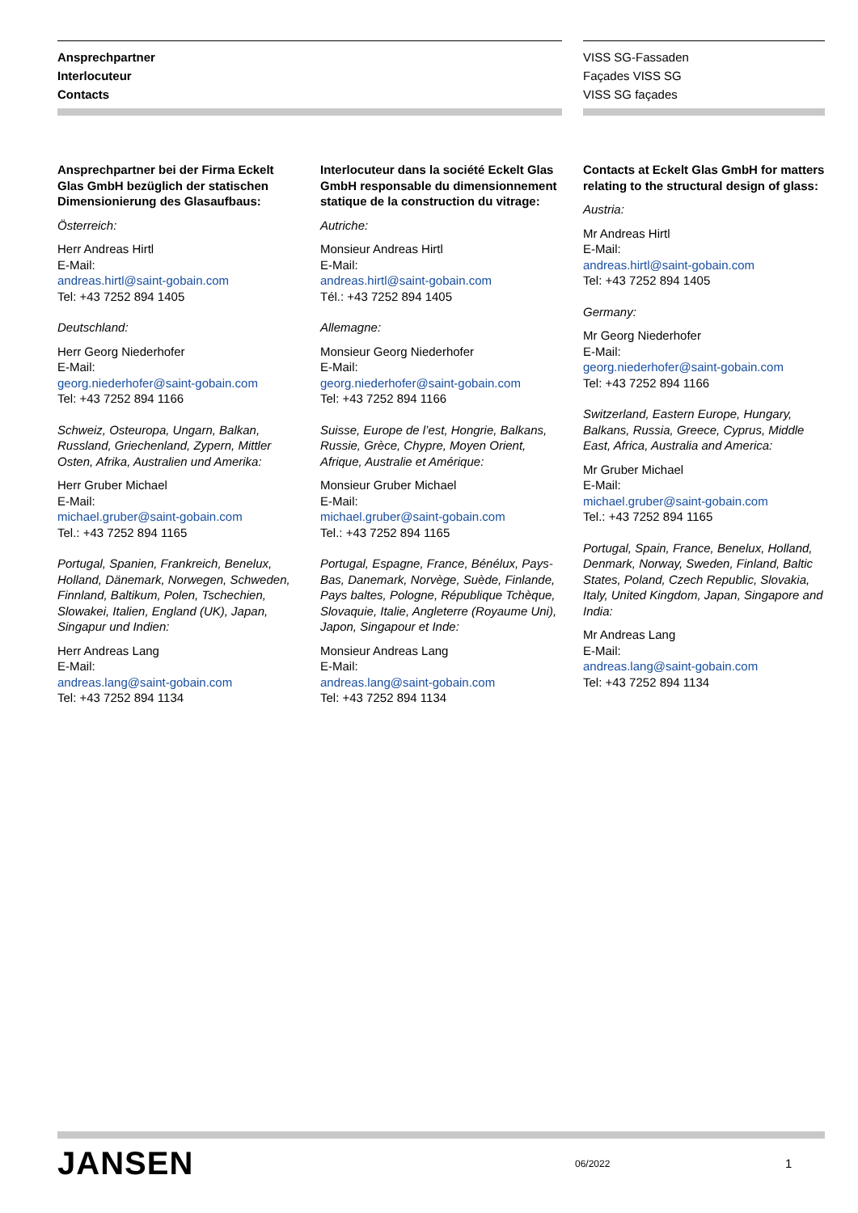Ansprechpartner
Interlocuteur
Contacts
VISS SG-Fassaden
Façades VISS SG
VISS SG façades
Ansprechpartner bei der Firma Eckelt Glas GmbH bezüglich der statischen Dimensionierung des Glasaufbaus:
Österreich:
Herr Andreas Hirtl
E-Mail:
andreas.hirtl@saint-gobain.com
Tel: +43 7252 894 1405
Deutschland:
Herr Georg Niederhofer
E-Mail:
georg.niederhofer@saint-gobain.com
Tel: +43 7252 894 1166
Schweiz, Osteuropa, Ungarn, Balkan, Russland, Griechenland, Zypern, Mittler Osten, Afrika, Australien und Amerika:
Herr Gruber Michael
E-Mail:
michael.gruber@saint-gobain.com
Tel.: +43 7252 894 1165
Portugal, Spanien, Frankreich, Benelux, Holland, Dänemark, Norwegen, Schweden, Finnland, Baltikum, Polen, Tschechien, Slowakei, Italien, England (UK), Japan, Singapur und Indien:
Herr Andreas Lang
E-Mail:
andreas.lang@saint-gobain.com
Tel: +43 7252 894 1134
Interlocuteur dans la société Eckelt Glas GmbH responsable du dimensionnement statique de la construction du vitrage:
Autriche:
Monsieur Andreas Hirtl
E-Mail:
andreas.hirtl@saint-gobain.com
Tél.: +43 7252 894 1405
Allemagne:
Monsieur Georg Niederhofer
E-Mail:
georg.niederhofer@saint-gobain.com
Tel: +43 7252 894 1166
Suisse, Europe de l’est, Hongrie, Balkans, Russie, Grèce, Chypre, Moyen Orient, Afrique, Australie et Amérique:
Monsieur Gruber Michael
E-Mail:
michael.gruber@saint-gobain.com
Tel.: +43 7252 894 1165
Portugal, Espagne, France, Bénélux, Pays-Bas, Danemark, Norvège, Suède, Finlande, Pays baltes, Pologne, République Tchèque, Slovaquie, Italie, Angleterre (Royaume Uni), Japon, Singapour et Inde:
Monsieur Andreas Lang
E-Mail:
andreas.lang@saint-gobain.com
Tel: +43 7252 894 1134
Contacts at Eckelt Glas GmbH for matters relating to the structural design of glass:
Austria:
Mr Andreas Hirtl
E-Mail:
andreas.hirtl@saint-gobain.com
Tel: +43 7252 894 1405
Germany:
Mr Georg Niederhofer
E-Mail:
georg.niederhofer@saint-gobain.com
Tel: +43 7252 894 1166
Switzerland, Eastern Europe, Hungary, Balkans, Russia, Greece, Cyprus, Middle East, Africa, Australia and America:
Mr Gruber Michael
E-Mail:
michael.gruber@saint-gobain.com
Tel.: +43 7252 894 1165
Portugal, Spain, France, Benelux, Holland, Denmark, Norway, Sweden, Finland, Baltic States, Poland, Czech Republic, Slovakia, Italy, United Kingdom, Japan, Singapore and India:
Mr Andreas Lang
E-Mail:
andreas.lang@saint-gobain.com
Tel: +43 7252 894 1134
JANSEN
06/2022
1